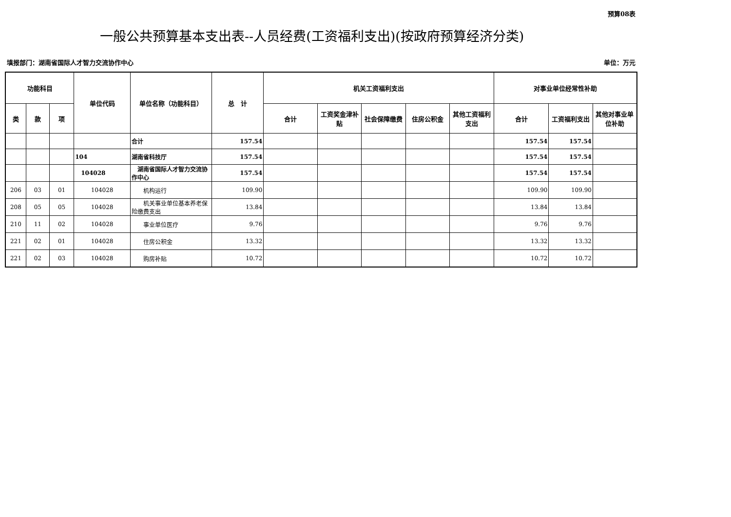预算08表
一般公共预算基本支出表--人员经费(工资福利支出)(按政府预算经济分类)
填报部门：湖南省国际人才智力交流协作中心 单位：万元
| 功能科目 | | | 单位代码 | 单位名称（功能科目） | 总 计 | 机关工资福利支出 | | | | | 对事业单位经常性补助 | | |
| --- | --- | --- | --- | --- | --- | --- | --- | --- | --- | --- | --- | --- | --- |
| 类 | 款 | 项 | | | | 合计 | 工资奖金津补贴 | 社会保障缴费 | 住房公积金 | 其他工资福利支出 | 合计 | 工资福利支出 | 其他对事业单位补助 |
| | | | | 合计 | 157.54 | | | | | | 157.54 | 157.54 | |
| | | | 104 | 湖南省科技厅 | 157.54 | | | | | | 157.54 | 157.54 | |
| | | | 104028 | 湖南省国际人才智力交流协作中心 | 157.54 | | | | | | 157.54 | 157.54 | |
| 206 | 03 | 01 | 104028 | 机构运行 | 109.90 | | | | | | 109.90 | 109.90 | |
| 208 | 05 | 05 | 104028 | 机关事业单位基本养老保险缴费支出 | 13.84 | | | | | | 13.84 | 13.84 | |
| 210 | 11 | 02 | 104028 | 事业单位医疗 | 9.76 | | | | | | 9.76 | 9.76 | |
| 221 | 02 | 01 | 104028 | 住房公积金 | 13.32 | | | | | | 13.32 | 13.32 | |
| 221 | 02 | 03 | 104028 | 购房补贴 | 10.72 | | | | | | 10.72 | 10.72 | |